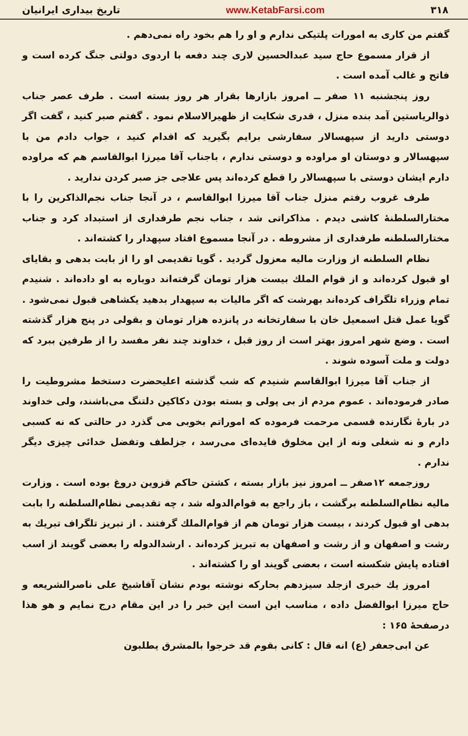۳۱۸ www.KetabFarsi.com تاریخ بیداری ایرانیان
گفتم من کاری به امورات پلتیکی ندارم و او را هم بخود راه نمی‌دهم .
از قرار مسموع حاج سید عبدالحسین لاری چند دفعه با اردوی دولتی جنگ کرده است و فاتح و غالب آمده است .
روز پنجشنبه ۱۱ صفر ــ امروز بازارها بقرار هر روز بسته است . طرف عصر جناب ذوالریاستین آمد بنده منزل ، قدری شکایت از ظهیرالاسلام نمود . گفتم صبر کنید ، گفت اگر دوستی دارید از سپهسالار سفارشی برایم بگیرید که اقدام کنید ، جواب دادم من با سپهسالار و دوستان او مراوده و دوستی ندارم ، باجناب آقا میرزا ابوالقاسم هم که مراوده دارم ایشان دوستی با سپهسالار را قطع کرده‌اند پس علاجی جز صبر کردن ندارید .
طرف غروب رفتم منزل جناب آقا میرزا ابوالقاسم ، در آنجا جناب نجم‌الذاکرین را با مختارالسلطنهٔ کاشی دیدم . مذاکراتی شد ، جناب نجم طرفداری از استبداد کرد و جناب مختارالسلطنه طرفداری از مشروطه . در آنجا مسموع افتاد سپهدار را کشته‌اند .
نظام السلطنه از وزارت مالیه معزول گردید . گویا تقدیمی او را از بابت بدهی و بقایای او قبول کرده‌اند و از قوام الملك بیست هزار تومان گرفته‌اند دوباره به او داده‌اند . شنیدم تمام وزراء تلگراف کرده‌اند بهرشت که اگر مالیات به سپهدار بدهید یکشاهی قبول نمی‌شود . گویا عمل قتل اسمعیل خان با سفارتخانه در پانزده هزار تومان و بقولی در پنج هزار گذشته است . وضع شهر امروز بهتر است از روز قبل ، خداوند چند نفر مفسد را از طرفین ببرد که دولت و ملت آسوده شوند .
از جناب آقا میرزا ابوالقاسم شنیدم که شب گذشته اعلیحضرت دستخط مشروطیت را صادر فرموده‌اند . عموم مردم از بی پولی و بسته بودن دکاکین دلتنگ می‌باشند، ولی خداوند در بارهٔ نگارنده قسمی مرحمت فرموده که اموراتم بخوبی می گذرد در حالتی که نه کسبی دارم و نه شغلی ونه از این مخلوق فایده‌ای می‌رسد ، جزلطف وتفضل خدائی چیزی دیگر ندارم .
روزجمعه ۱۲صفر ــ امروز نیز بازار بسته ، کشتن حاکم قزوین دروغ بوده است . وزارت مالیه نظام‌السلطنه برگشت ، باز راجع به قوام‌الدوله شد ، چه تقدیمی نظام‌السلطنه را بابت بدهی او قبول کردند ، بیست هزار تومان هم از قوام‌الملك گرفتند . از تبریز تلگراف تبریك به رشت و اصفهان و از رشت و اصفهان به تبریز کرده‌اند . ارشدالدوله را بعضی گویند از اسب افتاده پایش شکسته است ، بعضی گویند او را کشته‌اند .
امروز یك خبری ازجلد سیزدهم بحارکه نوشته بودم نشان آقاشیخ علی ناصرالشریعه و حاج میرزا ابوالفضل داده ، مناسب این است این خبر را در این مقام درج نمایم و هو هذا درصفحهٔ ۱۶۵ :
عن ابی‌جعفر (ع) انه قال : کانی بقوم قد خرجوا بالمشرق یطلبون